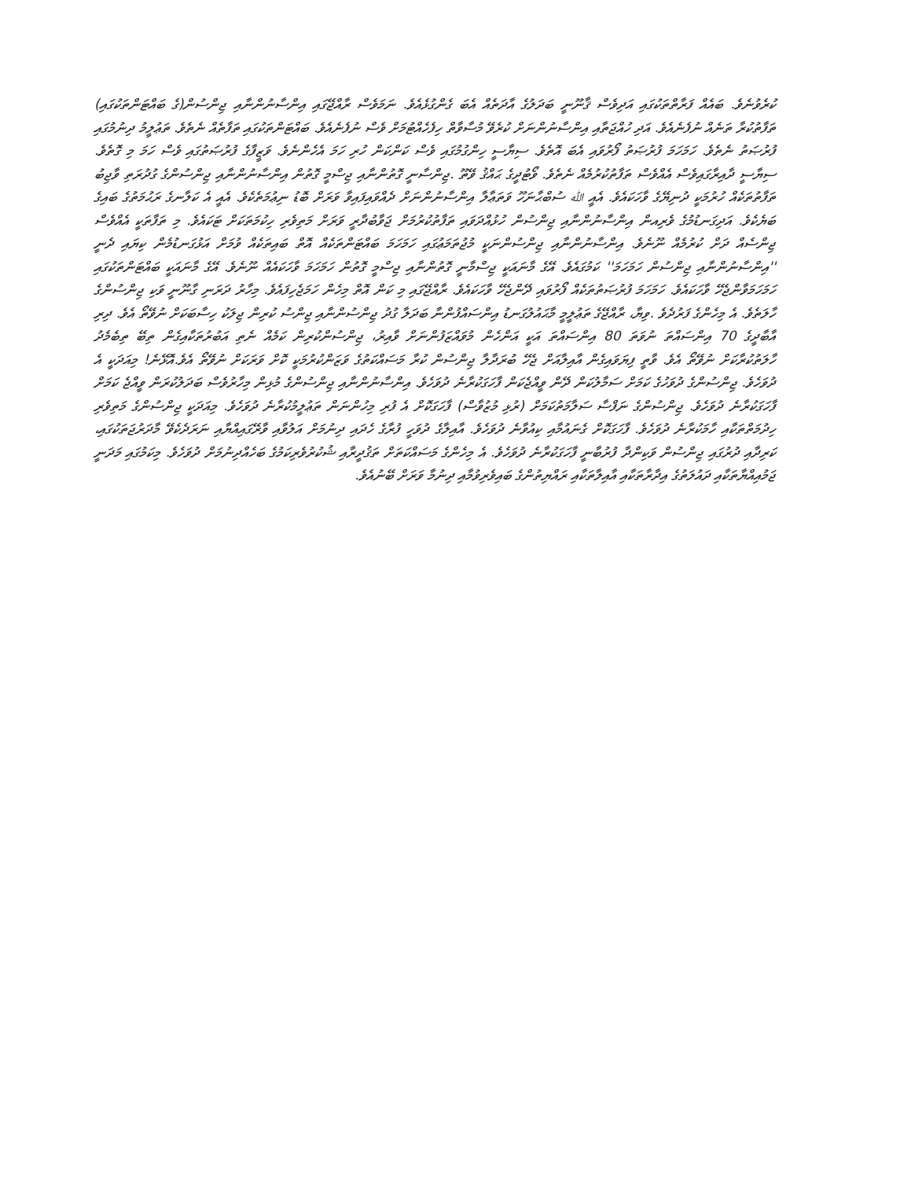ކުރެވުނެވެ. ބައެއް ފަރާތްތަކުގައި އަދިވެސް ޤާނޫނީ ބަދަލުގެ އާދަތެއް އެބަ ގެންގުޅެއެވެ. ނަމަވެސް ރާއްޖޭގައި އިންސާނުންނާއި ޖިންސުން(ގެ ބައްޓަންތަކުގައި) ތަފާތުކުރާ ތަނެއް ނުފެނެއެވެ. އަދި ހުއްޖަތާއި އިންސާނުންނަށް ކުރެވޭ މުސާވާތް ހިފެހެއްޓުމަށް ވެސް ނުފެނެއެވެ. ބައްޓަންތަކުގައި ތަފާތެއް ނެތެވެ. ތަޢުލީމު ދިނުމުގައި ފުރުޞަތު ނެތެވެ. ހަމަހަމަ ފުރުޞަތު ފޯރުވައި އެބަ އޮތެވެ. ސިޔާސީ ހިންގުމުގައި ވެސް ކަންކަން ހުރި ހަމަ އެހެންނެވެ. ވަޒީފާގެ ފުރުޞަތުގައި ވެސް ހަމަ މި ގޮތެވެ. ސިޔާސީ ދާއިރާގައިވެސް އެއްވެސް ތަފާތުކުރުމެއް ނެތެވެ. ވޯޓުދީގެ ޙައްޤު ވޭތޫ .ޖިންސާނީ ގޮތުންނާއި ޖިސްމީ ގޮތުން އިންސާނުންނާއި ޖިންސުންގެ ގުދުރަތި ވާޖިބު ތަފާތުތަކެއް ހުރުމަކީ ދުނިޔޭގެ ވާހަކައެވެ. އެއީ ﷲ ސުބްޙާނަހޫ ވަތަޢާލާ އިންސާނުންނަށް ދެއްވައިފައިވާ ވަރަށް ބޮޑު ނިޢުމަތެކެވެ. އެއީ އެ ކަލާނގެ ރަޙުމަތުގެ ބައިގެ ބަޔެކެވެ. އަދިގަނޑުމުގެ ވެރިއން އިންސާނުންނާއި ޖިންސުން ހުޅުއްދަވައި ތަފާތުކުރުމަށް ޖަވާބުދާރީ ވަރަށް މަތިވެރި ހިކުމަތަކަށް ޓަކައެވެ. މި ތަފާތަކީ އެއްވެސް ޖިންސެއް ދަށް ކުރުމެއް ނޫނެވެ. އިންސާނުންނާއި ޖިންސުންނަކީ މުޖުތަމަޢުގައި ހަމަހަމަ ބައްޓަންތަކެއް އޮތް ބައިތަކެއް ވުމަށް އަޅުގަނޑުމެން ކިޔައި ދެނީ ''އިންސާނުންނާއި ޖިންސުން ހަމަހަމަ'' ކަމުގައެވެ. އޭގެ މާނައަކީ ޖިސްމާނީ ގޮތުންނާއި ޖިސްމީ ގޮތުން ހަމަހަމަ ވާހަކައެއް ނޫނެވެ. އޭގެ މާނައަކީ ބައްޓަންތަކުގައި ހަމަހަމަވާންޖެހޭ ވާހަކައެވެ. ހަމަހަމަ ފުރުޞަތުތަކެއް ފޯރުވައި ދޭންޖެހޭ ވާހަކައެވެ. ރާއްޖޭގައި މި ކަން އޮތް މިހެން ހަމަޖެހިފައެވެ. މިހާރު ދަރަނި ގާނޫނީ ވަކި ޖިންސުންގެ ހާލަތެވެ. އެ މިހެންގެ ފަރުދެވެ .ވިޔާ، ރާއްޖޭގެ ތަޢުލީމީ މާޙައުލުގަނޑު އިންސައްފުންނާ ބަދަލާ ގުދު ޖިންސުންނާއި ޖިންސު ކުރިން ޖިލަކު ހިސާބަކަށް ނުވޭތޯ އެވެ. ދިރި އާބާދީގެ 70 އިންސައްތަ ނުވަތަ 80 އިންސައްތަ އަކީ އަންހެން މުވައްޒަފުންނަށް ވާއިރު، ޖިންސުންކުރިން ކަމެއް ނެތި އަބުރުތަކާއިގެން ތިބޭ ތިބެމެދު ހާލަތުކުރާކަށް ނުވޭތޯ އެވެ. ވާތީ ފިޔަވައިގެން އާއިލާއަށް ޖެހޭ ބުރަދާލާ ޖިންސުން ކުރާ މަސައްކަތުގެ ވަޒަންކުރުމަކީ ކޮށް ވަރަކަށް ނުވޭތޯ އެވެ.އޮޅޭނެ! މިއަދަކީ އެ ދުވަހެވެ. ޖިންސުންގެ ދުވަހުގެ ކަމަށް ސަމާލުކަން ދޭން ވީއްޖެކަން ފާހަގަކުރާނެ ދުވަހެވެ. އިންސާނުންނާއި ޖިންސުންގެ މުޅިން މިހާރުވެސް ބަދަލުކުރަން ވީއްޖެ ކަމަށް ފާހަގަކުރާނެ ދުވަހެވެ. ޖިންސުންގެ ނަފްސާ ސަލާމަތުކަމަށް (ރުޅި މުޒުވާސް) ފާހަގަކޮށް އެ ފުރި މިހުންނަން ތަޢުލީމުކުރާނެ ދުވަހެވެ. މިއަދަކީ ޖިންސުންގެ މަތިވެރި ހިދުމަތްތަކާއި ހާމަކުރާނެ ދުވަހެވެ. ފާހަގަކޮށް ގެނައުމާއި ކިއުވާނެ ދުވަހެވެ. އާއިލާގެ ދުވަހީ ފުރާގެ ހެދައި ދިނުމަށް އަލުވާއި ވާރޭގައިއްޔާއި ނަރަދެކެވޭ މާދަރުޖަތަކުގައި، ކަރިދާއި ދުރުގައި ޖިންސުން ވަކިންދާ ފުރުބާނީ ފާހަގަކުރާނެ ދުވަހެވެ. އެ މިހެންގެ މަސައްކަތަށް ތަޤުދީރާއި ޝުކުރުވެރިކަމުގެ ބަހެއްދިނުމަށް ދުވަހެވެ. މިކަމުގައި މަދަނީ ޖަމުއިއްޔާތަކާއި ދައުލަތުގެ އިދާރާތަކާއި އާއިލާތަކާއި ރައްޔިތުންގެ ބައިވެރިވުމާއި ދިނުމާ ވަރަށް ބޭނުއެވެ.